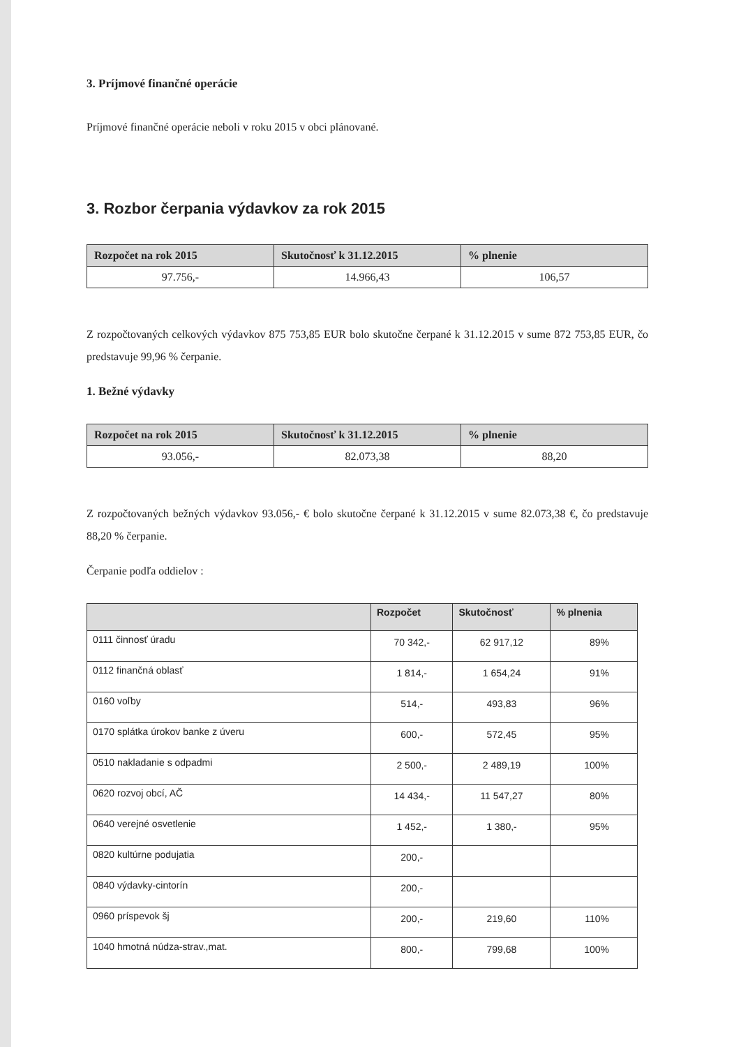3. Príjmové finančné operácie
Príjmové finančné operácie neboli v roku 2015 v obci plánované.
3. Rozbor čerpania výdavkov za rok 2015
| Rozpočet na rok 2015 | Skutočnosť k 31.12.2015 | % plnenie |
| --- | --- | --- |
| 97.756,- | 14.966,43 | 106,57 |
Z rozpočtovaných celkových výdavkov 875 753,85 EUR bolo skutočne čerpané k 31.12.2015 v sume 872 753,85 EUR, čo predstavuje 99,96 % čerpanie.
1. Bežné výdavky
| Rozpočet na rok 2015 | Skutočnosť k 31.12.2015 | % plnenie |
| --- | --- | --- |
| 93.056,- | 82.073,38 | 88,20 |
Z rozpočtovaných bežných výdavkov 93.056,- € bolo skutočne čerpané k 31.12.2015 v sume 82.073,38 €, čo predstavuje 88,20 % čerpanie.
Čerpanie podľa oddielov :
| | Rozpočet | Skutočnosť | % plnenia |
| --- | --- | --- | --- |
| 0111 činnosť úradu | 70 342,- | 62 917,12 | 89% |
| 0112 finančná oblasť | 1 814,- | 1 654,24 | 91% |
| 0160 voľby | 514,- | 493,83 | 96% |
| 0170 splátka úrokov banke z úveru | 600,- | 572,45 | 95% |
| 0510 nakladanie s odpadmi | 2 500,- | 2 489,19 | 100% |
| 0620 rozvoj obcí, AČ | 14 434,- | 11 547,27 | 80% |
| 0640 verejné osvetlenie | 1 452,- | 1 380,- | 95% |
| 0820 kultúrne podujatia | 200,- | | |
| 0840 výdavky-cintorín | 200,- | | |
| 0960 príspevok šj | 200,- | 219,60 | 110% |
| 1040 hmotná núdza-strav.,mat. | 800,- | 799,68 | 100% |